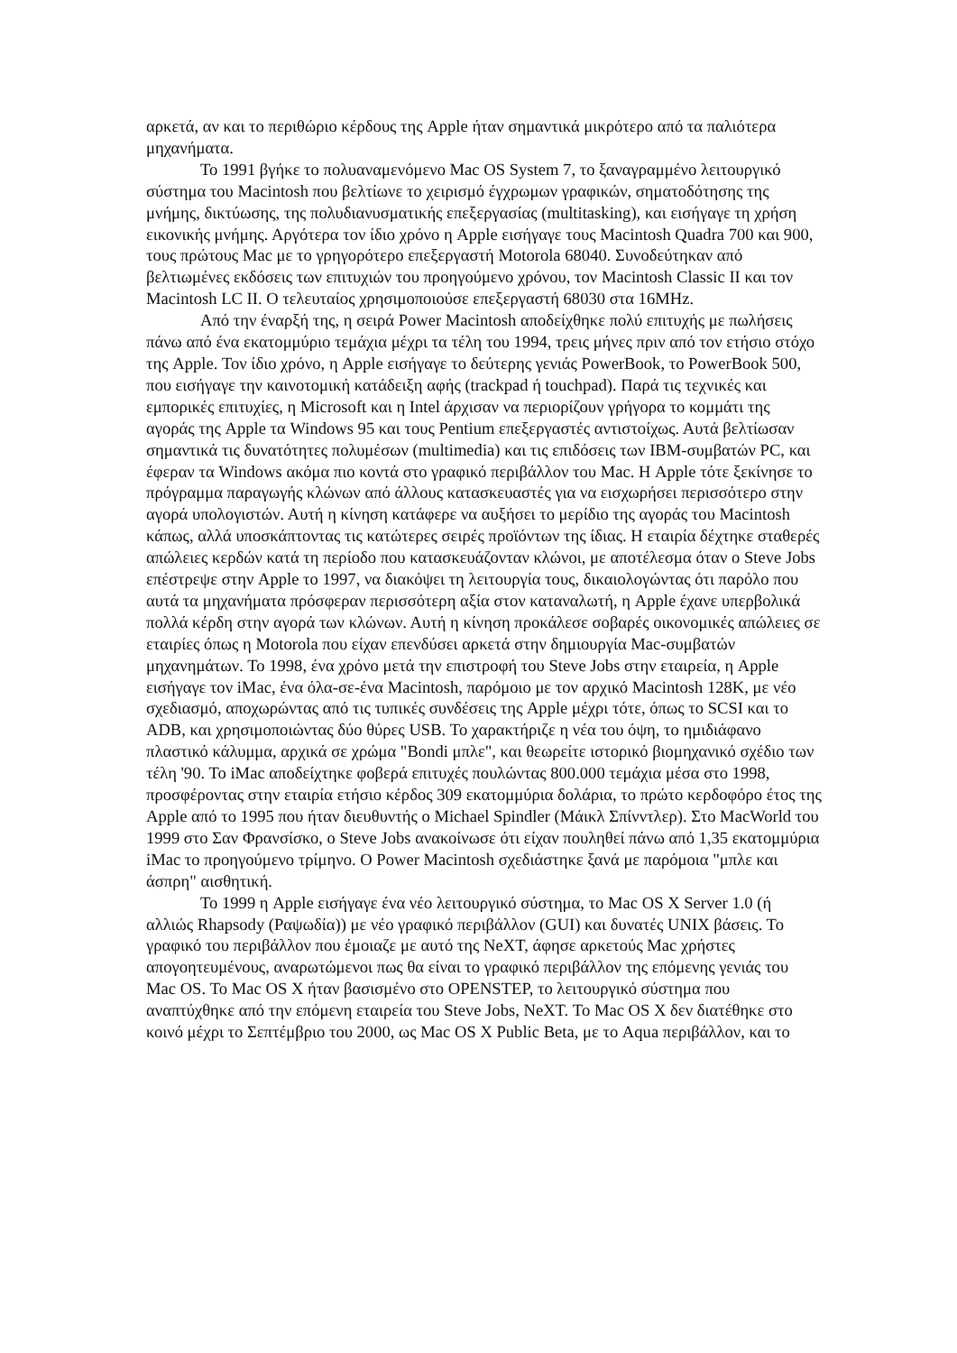αρκετά, αν και το περιθώριο κέρδους της Apple ήταν σημαντικά μικρότερο από τα παλιότερα μηχανήματα.
Το 1991 βγήκε το πολυαναμενόμενο Mac OS System 7, το ξαναγραμμένο λειτουργικό σύστημα του Macintosh που βελτίωνε το χειρισμό έγχρωμων γραφικών, σηματοδότησης της μνήμης, δικτύωσης, της πολυδιανυσματικής επεξεργασίας (multitasking), και εισήγαγε τη χρήση εικονικής μνήμης. Αργότερα τον ίδιο χρόνο η Apple εισήγαγε τους Macintosh Quadra 700 και 900, τους πρώτους Mac με το γρηγορότερο επεξεργαστή Motorola 68040. Συνοδεύτηκαν από βελτιωμένες εκδόσεις των επιτυχιών του προηγούμενο χρόνου, τον Macintosh Classic II και τον Macintosh LC II. Ο τελευταίος χρησιμοποιούσε επεξεργαστή 68030 στα 16MHz.
Από την έναρξή της, η σειρά Power Macintosh αποδείχθηκε πολύ επιτυχής με πωλήσεις πάνω από ένα εκατομμύριο τεμάχια μέχρι τα τέλη του 1994, τρεις μήνες πριν από τον ετήσιο στόχο της Apple. Τον ίδιο χρόνο, η Apple εισήγαγε το δεύτερης γενιάς PowerBook, το PowerBook 500, που εισήγαγε την καινοτομική κατάδειξη αφής (trackpad ή touchpad). Παρά τις τεχνικές και εμπορικές επιτυχίες, η Microsoft και η Intel άρχισαν να περιορίζουν γρήγορα το κομμάτι της αγοράς της Apple τα Windows 95 και τους Pentium επεξεργαστές αντιστοίχως. Αυτά βελτίωσαν σημαντικά τις δυνατότητες πολυμέσων (multimedia) και τις επιδόσεις των IBM-συμβατών PC, και έφεραν τα Windows ακόμα πιο κοντά στο γραφικό περιβάλλον του Mac. Η Apple τότε ξεκίνησε το πρόγραμμα παραγωγής κλώνων από άλλους κατασκευαστές για να εισχωρήσει περισσότερο στην αγορά υπολογιστών. Αυτή η κίνηση κατάφερε να αυξήσει το μερίδιο της αγοράς του Macintosh κάπως, αλλά υποσκάπτοντας τις κατώτερες σειρές προϊόντων της ίδιας. Η εταιρία δέχτηκε σταθερές απώλειες κερδών κατά τη περίοδο που κατασκευάζονταν κλώνοι, με αποτέλεσμα όταν ο Steve Jobs επέστρεψε στην Apple το 1997, να διακόψει τη λειτουργία τους, δικαιολογώντας ότι παρόλο που αυτά τα μηχανήματα πρόσφεραν περισσότερη αξία στον καταναλωτή, η Apple έχανε υπερβολικά πολλά κέρδη στην αγορά των κλώνων. Αυτή η κίνηση προκάλεσε σοβαρές οικονομικές απώλειες σε εταιρίες όπως η Motorola που είχαν επενδύσει αρκετά στην δημιουργία Mac-συμβατών μηχανημάτων. Το 1998, ένα χρόνο μετά την επιστροφή του Steve Jobs στην εταιρεία, η Apple εισήγαγε τον iMac, ένα όλα-σε-ένα Macintosh, παρόμοιο με τον αρχικό Macintosh 128K, με νέο σχεδιασμό, αποχωρώντας από τις τυπικές συνδέσεις της Apple μέχρι τότε, όπως το SCSI και το ADB, και χρησιμοποιώντας δύο θύρες USB. Το χαρακτήριζε η νέα του όψη, το ημιδιάφανο πλαστικό κάλυμμα, αρχικά σε χρώμα "Bondi μπλε", και θεωρείτε ιστορικό βιομηχανικό σχέδιο των τέλη '90. Το iMac αποδείχτηκε φοβερά επιτυχές πουλώντας 800.000 τεμάχια μέσα στο 1998, προσφέροντας στην εταιρία ετήσιο κέρδος 309 εκατομμύρια δολάρια, το πρώτο κερδοφόρο έτος της Apple από το 1995 που ήταν διευθυντής ο Michael Spindler (Μάικλ Σπίνντλερ). Στο MacWorld του 1999 στο Σαν Φρανσίσκο, ο Steve Jobs ανακοίνωσε ότι είχαν πουληθεί πάνω από 1,35 εκατομμύρια iMac το προηγούμενο τρίμηνο. Ο Power Macintosh σχεδιάστηκε ξανά με παρόμοια "μπλε και άσπρη" αισθητική.
Το 1999 η Apple εισήγαγε ένα νέο λειτουργικό σύστημα, το Mac OS X Server 1.0 (ή αλλιώς Rhapsody (Ραψωδία)) με νέο γραφικό περιβάλλον (GUI) και δυνατές UNIX βάσεις. Το γραφικό του περιβάλλον που έμοιαζε με αυτό της NeXT, άφησε αρκετούς Mac χρήστες απογοητευμένους, αναρωτώμενοι πως θα είναι το γραφικό περιβάλλον της επόμενης γενιάς του Mac OS. Το Mac OS X ήταν βασισμένο στο OPENSTEP, το λειτουργικό σύστημα που αναπτύχθηκε από την επόμενη εταιρεία του Steve Jobs, NeXT. Το Mac OS X δεν διατέθηκε στο κοινό μέχρι το Σεπτέμβριο του 2000, ως Mac OS X Public Beta, με το Aqua περιβάλλον, και το